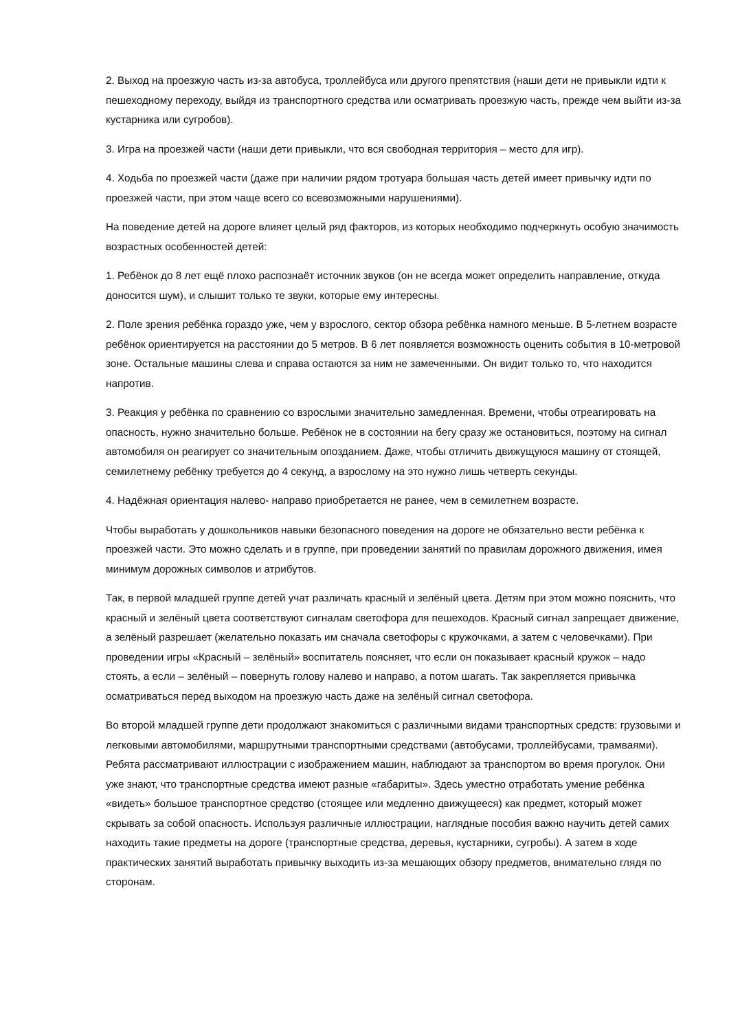2. Выход на проезжую часть из-за автобуса, троллейбуса или другого препятствия (наши дети не привыкли идти к пешеходному переходу, выйдя из транспортного средства или осматривать проезжую часть, прежде чем выйти из-за кустарника или сугробов).
3. Игра на проезжей части (наши дети привыкли, что вся свободная территория – место для игр).
4. Ходьба по проезжей части (даже при наличии рядом тротуара большая часть детей имеет привычку идти по проезжей части, при этом чаще всего со всевозможными нарушениями).
На поведение детей на дороге влияет целый ряд факторов, из которых необходимо подчеркнуть особую значимость возрастных особенностей детей:
1. Ребёнок до 8 лет ещё плохо распознаёт источник звуков (он не всегда может определить направление, откуда доносится шум), и слышит только те звуки, которые ему интересны.
2. Поле зрения ребёнка гораздо уже, чем у взрослого, сектор обзора ребёнка намного меньше. В 5-летнем возрасте ребёнок ориентируется на расстоянии до 5 метров. В 6 лет появляется возможность оценить события в 10-метровой зоне. Остальные машины слева и справа остаются за ним не замеченными. Он видит только то, что находится напротив.
3. Реакция у ребёнка по сравнению со взрослыми значительно замедленная. Времени, чтобы отреагировать на опасность, нужно значительно больше. Ребёнок не в состоянии на бегу сразу же остановиться, поэтому на сигнал автомобиля он реагирует со значительным опозданием. Даже, чтобы отличить движущуюся машину от стоящей, семилетнему ребёнку требуется до 4 секунд, а взрослому на это нужно лишь четверть секунды.
4. Надёжная ориентация налево- направо приобретается не ранее, чем в семилетнем возрасте.
Чтобы выработать у дошкольников навыки безопасного поведения на дороге не обязательно вести ребёнка к проезжей части. Это можно сделать и в группе, при проведении занятий по правилам дорожного движения, имея минимум дорожных символов и атрибутов.
Так, в первой младшей группе детей учат различать красный и зелёный цвета. Детям при этом можно пояснить, что красный и зелёный цвета соответствуют сигналам светофора для пешеходов. Красный сигнал запрещает движение, а зелёный разрешает (желательно показать им сначала светофоры с кружочками, а затем с человечками). При проведении игры «Красный – зелёный» воспитатель поясняет, что если он показывает красный кружок – надо стоять, а если – зелёный – повернуть голову налево и направо, а потом шагать. Так закрепляется привычка осматриваться перед выходом на проезжую часть даже на зелёный сигнал светофора.
Во второй младшей группе дети продолжают знакомиться с различными видами транспортных средств: грузовыми и легковыми автомобилями, маршрутными транспортными средствами (автобусами, троллейбусами, трамваями). Ребята рассматривают иллюстрации с изображением машин, наблюдают за транспортом во время прогулок. Они уже знают, что транспортные средства имеют разные «габариты». Здесь уместно отработать умение ребёнка «видеть» большое транспортное средство (стоящее или медленно движущееся) как предмет, который может скрывать за собой опасность. Используя различные иллюстрации, наглядные пособия важно научить детей самих находить такие предметы на дороге (транспортные средства, деревья, кустарники, сугробы). А затем в ходе практических занятий выработать привычку выходить из-за мешающих обзору предметов, внимательно глядя по сторонам.